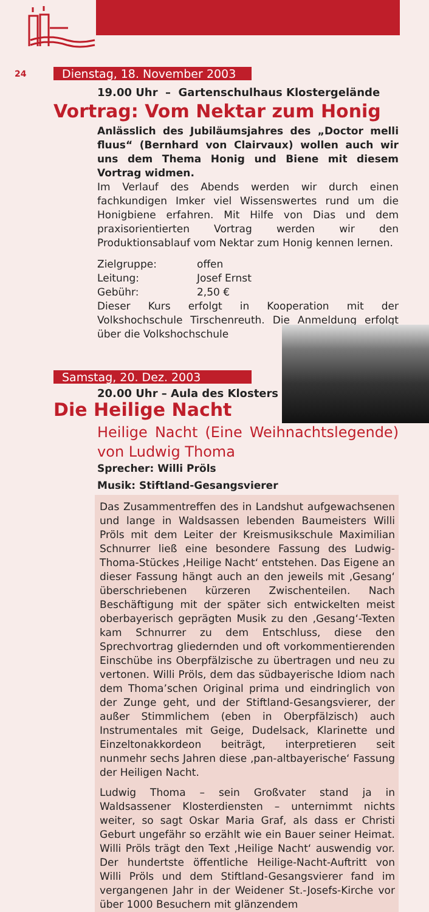24
Dienstag, 18. November 2003
19.00 Uhr – Gartenschulhaus Klostergelände
Vortrag: Vom Nektar zum Honig
Anlässlich des Jubiläumsjahres des „Doctor melli fluus“ (Bernhard von Clairvaux) wollen auch wir uns dem Thema Honig und Biene mit diesem Vortrag widmen.
Im Verlauf des Abends werden wir durch einen fachkundigen Imker viel Wissenswertes rund um die Honigbiene erfahren. Mit Hilfe von Dias und dem praxisorientierten Vortrag werden wir den Produktionsablauf vom Nektar zum Honig kennen lernen.
Zielgruppe: offen
Leitung: Josef Ernst
Gebühr: 2,50 €
Dieser Kurs erfolgt in Kooperation mit der Volkshochschule Tirschenreuth. Die Anmeldung erfolgt über die Volkshochschule
Samstag, 20. Dez. 2003
20.00 Uhr – Aula des Klosters
Die Heilige Nacht
Heilige Nacht (Eine Weihnachtslegende) von Ludwig Thoma
Sprecher: Willi Pröls
Musik: Stiftland-Gesangsvierer
Das Zusammentreffen des in Landshut aufgewachsenen und lange in Waldsassen lebenden Baumeisters Willi Pröls mit dem Leiter der Kreismusikschule Maximilian Schnurrer ließ eine besondere Fassung des Ludwig-Thoma-Stückes ‚Heilige Nacht‘ entstehen. Das Eigene an dieser Fassung hängt auch an den jeweils mit ‚Gesang‘ überschriebenen kürzeren Zwischenteilen. Nach Beschäftigung mit der später sich entwickelten meist oberbayerisch geprägten Musik zu den ‚Gesang‘-Texten kam Schnurrer zu dem Entschluss, diese den Sprechvortrag gliedernden und oft vorkommentierenden Einschübe ins Oberpfälzische zu übertragen und neu zu vertonen. Willi Pröls, dem das südbayerische Idiom nach dem Thoma’schen Original prima und eindringlich von der Zunge geht, und der Stiftland-Gesangsvierer, der außer Stimmlichem (eben in Oberpfälzisch) auch Instrumentales mit Geige, Dudelsack, Klarinette und Einzeltonakkordeon beiträgt, interpretieren seit nunmehr sechs Jahren diese ‚pan-altbayerische‘ Fassung der Heiligen Nacht.
Ludwig Thoma – sein Großvater stand ja in Waldsassener Klosterdiensten – unternimmt nichts weiter, so sagt Oskar Maria Graf, als dass er Christi Geburt ungefähr so erzählt wie ein Bauer seiner Heimat. Willi Pröls trägt den Text ‚Heilige Nacht‘ auswendig vor. Der hundertste öffentliche Heilige-Nacht-Auftritt von Willi Pröls und dem Stiftland-Gesangsvierer fand im vergangenen Jahr in der Weidener St.-Josefs-Kirche vor über 1000 Besuchern mit glänzendem